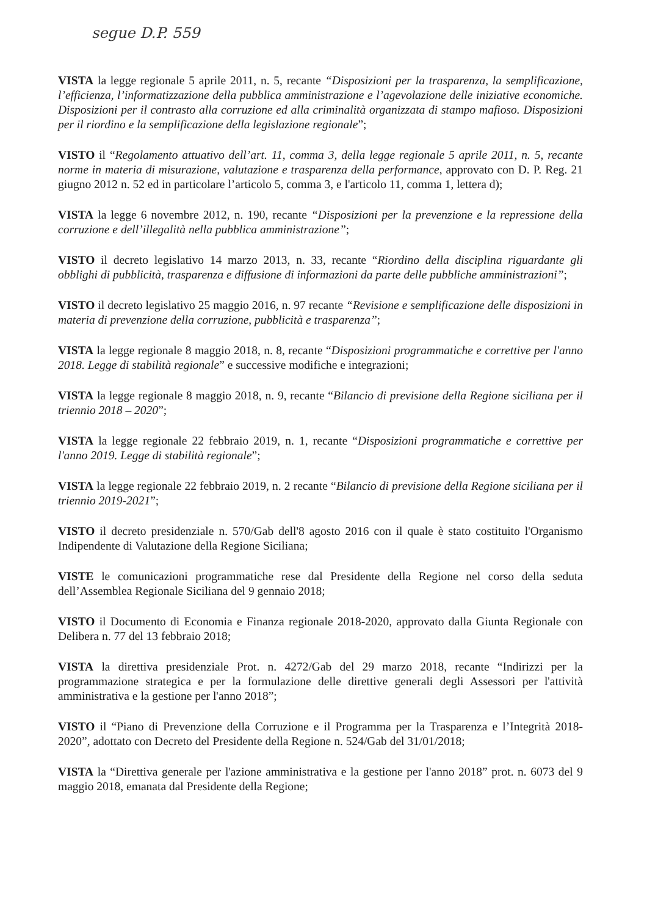segue D.P. 559
VISTA la legge regionale 5 aprile 2011, n. 5, recante “Disposizioni per la trasparenza, la semplificazione, l’efficienza, l’informatizzazione della pubblica amministrazione e l’agevolazione delle iniziative economiche. Disposizioni per il contrasto alla corruzione ed alla criminalità organizzata di stampo mafioso. Disposizioni per il riordino e la semplificazione della legislazione regionale”;
VISTO il “Regolamento attuativo dell’art. 11, comma 3, della legge regionale 5 aprile 2011, n. 5, recante norme in materia di misurazione, valutazione e trasparenza della performance, approvato con D. P. Reg. 21 giugno 2012 n. 52 ed in particolare l’articolo 5, comma 3, e l'articolo 11, comma 1, lettera d);
VISTA la legge 6 novembre 2012, n. 190, recante “Disposizioni per la prevenzione e la repressione della corruzione e dell’illegalità nella pubblica amministrazione”;
VISTO il decreto legislativo 14 marzo 2013, n. 33, recante “Riordino della disciplina riguardante gli obblighi di pubblicità, trasparenza e diffusione di informazioni da parte delle pubbliche amministrazioni”;
VISTO il decreto legislativo 25 maggio 2016, n. 97 recante “Revisione e semplificazione delle disposizioni in materia di prevenzione della corruzione, pubblicità e trasparenza”;
VISTA la legge regionale 8 maggio 2018, n. 8, recante “Disposizioni programmatiche e correttive per l'anno 2018. Legge di stabilità regionale” e successive modifiche e integrazioni;
VISTA la legge regionale 8 maggio 2018, n. 9, recante “Bilancio di previsione della Regione siciliana per il triennio 2018 – 2020”;
VISTA la legge regionale 22 febbraio 2019, n. 1, recante “Disposizioni programmatiche e correttive per l'anno 2019. Legge di stabilità regionale”;
VISTA la legge regionale 22 febbraio 2019, n. 2 recante “Bilancio di previsione della Regione siciliana per il triennio 2019-2021”;
VISTO il decreto presidenziale n. 570/Gab dell'8 agosto 2016 con il quale è stato costituito l'Organismo Indipendente di Valutazione della Regione Siciliana;
VISTE le comunicazioni programmatiche rese dal Presidente della Regione nel corso della seduta dell’Assemblea Regionale Siciliana del 9 gennaio 2018;
VISTO il Documento di Economia e Finanza regionale 2018-2020, approvato dalla Giunta Regionale con Delibera n. 77 del 13 febbraio 2018;
VISTA la direttiva presidenziale Prot. n. 4272/Gab del 29 marzo 2018, recante “Indirizzi per la programmazione strategica e per la formulazione delle direttive generali degli Assessori per l'attività amministrativa e la gestione per l'anno 2018”;
VISTO il “Piano di Prevenzione della Corruzione e il Programma per la Trasparenza e l’Integrità 2018-2020”, adottato con Decreto del Presidente della Regione n. 524/Gab del 31/01/2018;
VISTA la “Direttiva generale per l'azione amministrativa e la gestione per l'anno 2018” prot. n. 6073 del 9 maggio 2018, emanata dal Presidente della Regione;